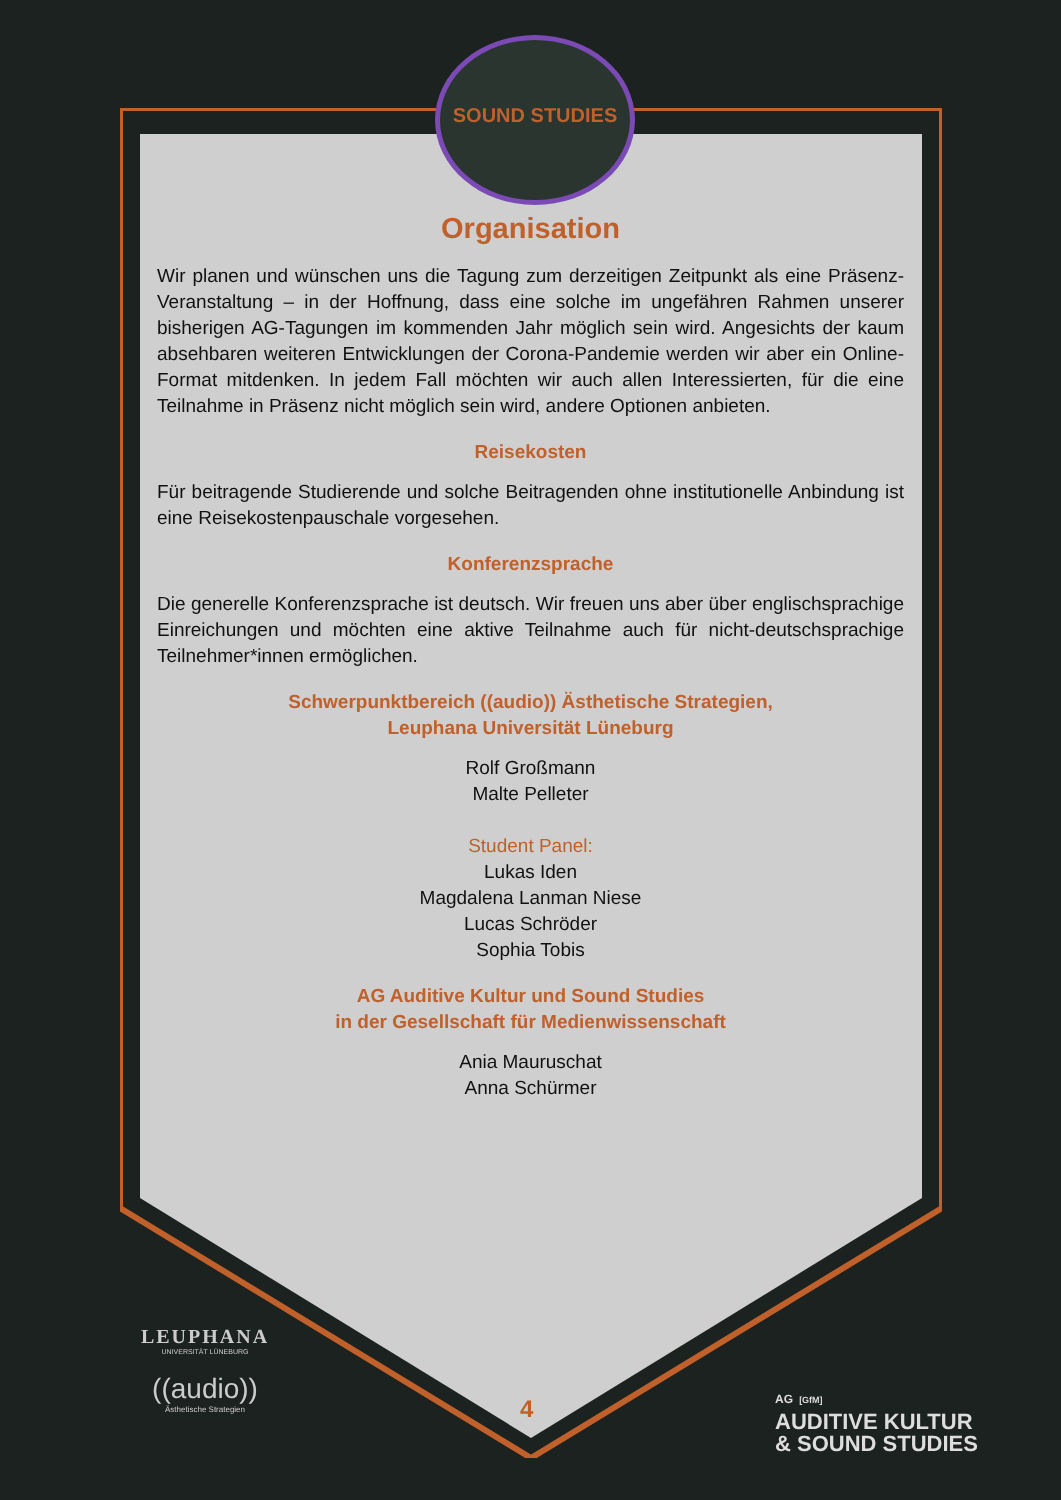SOUND STUDIES
Organisation
Wir planen und wünschen uns die Tagung zum derzeitigen Zeitpunkt als eine Präsenz-Veranstaltung – in der Hoffnung, dass eine solche im ungefähren Rahmen unserer bisherigen AG-Tagungen im kommenden Jahr möglich sein wird. Angesichts der kaum absehbaren weiteren Entwicklungen der Corona-Pandemie werden wir aber ein Online-Format mitdenken. In jedem Fall möchten wir auch allen Interessierten, für die eine Teilnahme in Präsenz nicht möglich sein wird, andere Optionen anbieten.
Reisekosten
Für beitragende Studierende und solche Beitragenden ohne institutionelle Anbindung ist eine Reisekostenpauschale vorgesehen.
Konferenzsprache
Die generelle Konferenzsprache ist deutsch. Wir freuen uns aber über englischsprachige Einreichungen und möchten eine aktive Teilnahme auch für nicht-deutschsprachige Teilnehmer*innen ermöglichen.
Schwerpunktbereich ((audio)) Ästhetische Strategien,
Leuphana Universität Lüneburg
Rolf Großmann
Malte Pelleter
Student Panel:
Lukas Iden
Magdalena Lanman Niese
Lucas Schröder
Sophia Tobis
AG Auditive Kultur und Sound Studies
in der Gesellschaft für Medienwissenschaft
Ania Mauruschat
Anna Schürmer
LEUPHANA
UNIVERSITÄT LÜNEBURG
((audio))
Ästhetische Strategien
4
AG [GfM]
AUDITIVE KULTUR
& SOUND STUDIES